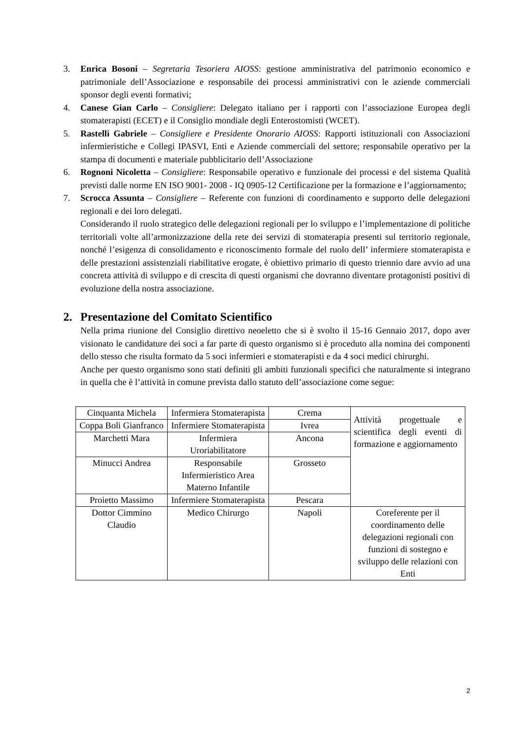3. Enrica Bosoni – Segretaria Tesoriera AIOSS: gestione amministrativa del patrimonio economico e patrimoniale dell’Associazione e responsabile dei processi amministrativi con le aziende commerciali sponsor degli eventi formativi;
4. Canese Gian Carlo – Consigliere: Delegato italiano per i rapporti con l’associazione Europea degli stomaterapisti (ECET) e il Consiglio mondiale degli Enterostomisti (WCET).
5. Rastelli Gabriele – Consigliere e Presidente Onorario AIOSS: Rapporti istituzionali con Associazioni infermieristiche e Collegi IPASVI, Enti e Aziende commerciali del settore; responsabile operativo per la stampa di documenti e materiale pubblicitario dell’Associazione
6. Rognoni Nicoletta – Consigliere: Responsabile operativo e funzionale dei processi e del sistema Qualità previsti dalle norme EN ISO 9001- 2008 - IQ 0905-12 Certificazione per la formazione e l’aggiornamento;
7. Scrocca Assunta – Consigliere – Referente con funzioni di coordinamento e supporto delle delegazioni regionali e dei loro delegati.
Considerando il ruolo strategico delle delegazioni regionali per lo sviluppo e l’implementazione di politiche territoriali volte all’armonizzazione della rete dei servizi di stomaterapia presenti sul territorio regionale, nonché l’esigenza di consolidamento e riconoscimento formale del ruolo dell’ infermiere stomaterapista e delle prestazioni assistenziali riabilitative erogate, è obiettivo primario di questo triennio dare avvio ad una concreta attività di sviluppo e di crescita di questi organismi che dovranno diventare protagonisti positivi di evoluzione della nostra associazione.
2. Presentazione del Comitato Scientifico
Nella prima riunione del Consiglio direttivo neoeletto che si è svolto il 15-16 Gennaio 2017, dopo aver visionato le candidature dei soci a far parte di questo organismo si è proceduto alla nomina dei componenti dello stesso che risulta formato da 5 soci infermieri e stomaterapisti e da 4 soci medici chirurghi.
Anche per questo organismo sono stati definiti gli ambiti funzionali specifici che naturalmente si integrano in quella che è l’attività in comune prevista dallo statuto dell’associazione come segue:
| Cinquanta Michela | Infermiera Stomaterapista | Crema | Attività progettuale e scientifica degli eventi di formazione e aggiornamento |
| Coppa Boli Gianfranco | Infermiere Stomaterapista | Ivrea | |
| Marchetti Mara | Infermiera Uroriabilitatore | Ancona | |
| Minucci Andrea | Responsabile Infermieristico Area Materno Infantile | Grosseto | |
| Proietto Massimo | Infermiere Stomaterapista | Pescara | |
| Dottor Cimmino Claudio | Medico Chirurgo | Napoli | Coreferente per il coordinamento delle delegazioni regionali con funzioni di sostegno e sviluppo delle relazioni con Enti |
2